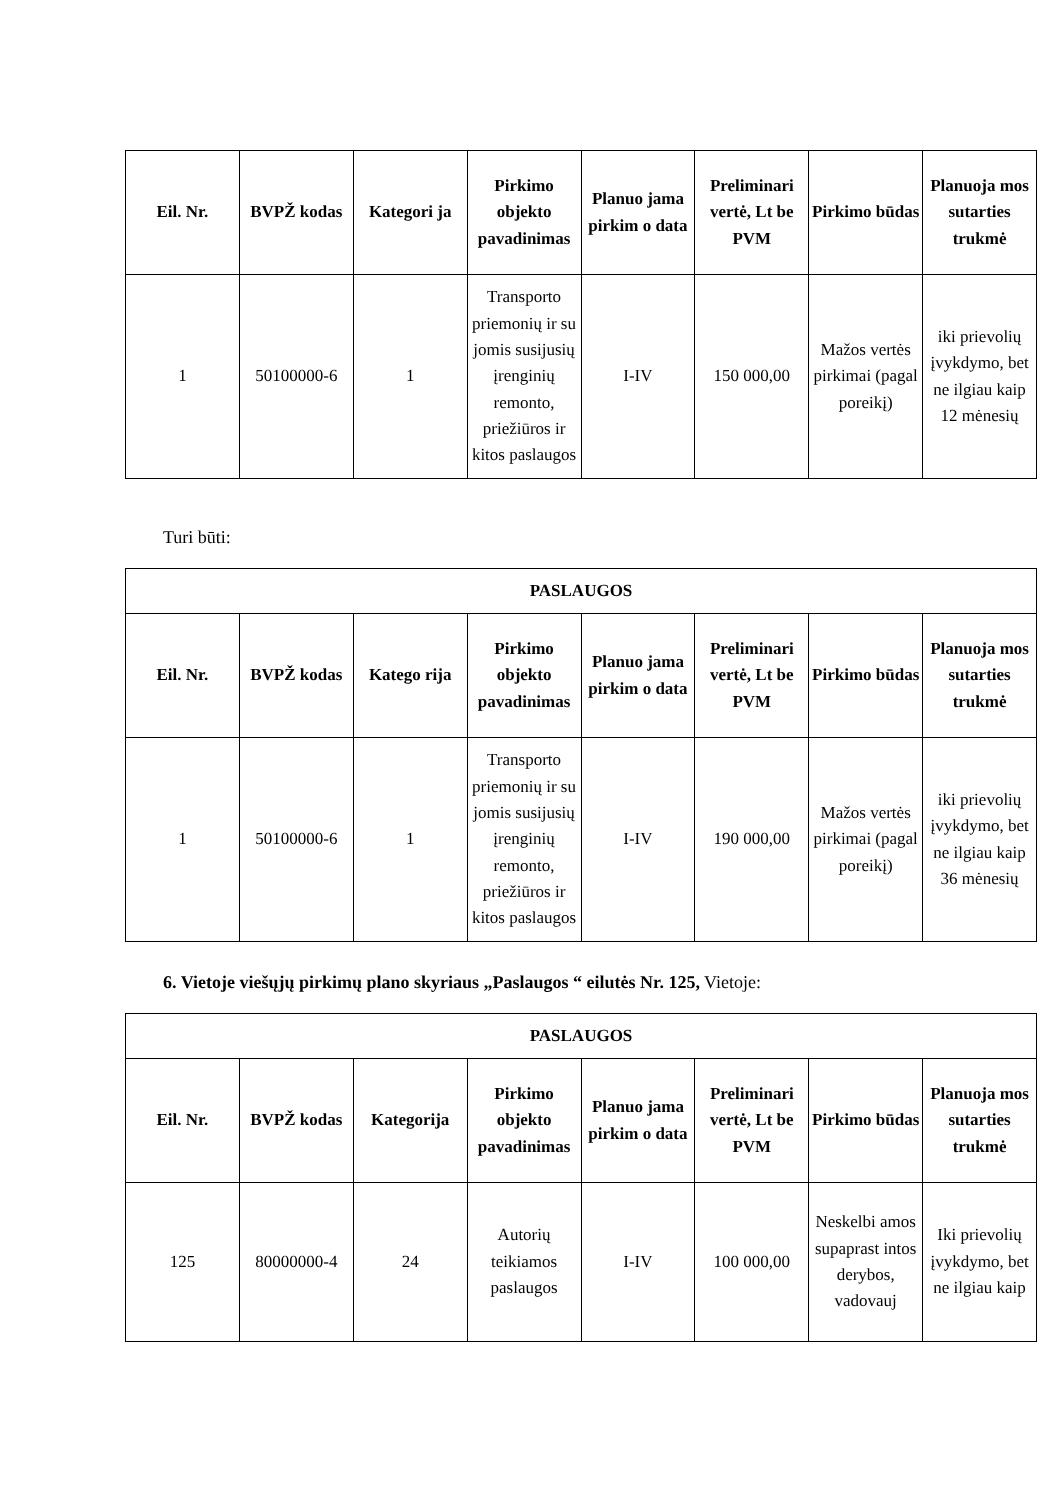| Eil. Nr. | BVPŽ kodas | Kategori ja | Pirkimo objekto pavadinimas | Planuo jama pirkim o data | Preliminari vertė, Lt be PVM | Pirkimo būdas | Planuoja mos sutarties trukmė |
| --- | --- | --- | --- | --- | --- | --- | --- |
| 1 | 50100000-6 | 1 | Transporto priemonių ir su jomis susijusių įrenginių remonto, priežiūros ir kitos paslaugos | I-IV | 150 000,00 | Mažos vertės pirkimai (pagal poreikį) | iki prievolių įvykdymo, bet ne ilgiau kaip 12 mėnesių |
Turi būti:
| PASLAUGOS | | | | | | | |
| --- | --- | --- | --- | --- | --- | --- | --- |
| Eil. Nr. | BVPŽ kodas | Katego rija | Pirkimo objekto pavadinimas | Planuo jama pirkim o data | Preliminari vertė, Lt be PVM | Pirkimo būdas | Planuoja mos sutarties trukmė |
| 1 | 50100000-6 | 1 | Transporto priemonių ir su jomis susijusių įrenginių remonto, priežiūros ir kitos paslaugos | I-IV | 190 000,00 | Mažos vertės pirkimai (pagal poreikį) | iki prievolių įvykdymo, bet ne ilgiau kaip 36 mėnesių |
6. Vietoje viešųjų pirkimų plano skyriaus „Paslaugos “ eilutės Nr. 125, Vietoje:
| PASLAUGOS | | | | | | | |
| --- | --- | --- | --- | --- | --- | --- | --- |
| Eil. Nr. | BVPŽ kodas | Kategorija | Pirkimo objekto pavadinimas | Planuo jama pirkim o data | Preliminari vertė, Lt be PVM | Pirkimo būdas | Planuoja mos sutarties trukmė |
| 125 | 80000000-4 | 24 | Autorių teikiamos paslaugos | I-IV | 100 000,00 | Neskelbi amos supaprast intos derybos, vadovauj | Iki prievolių įvykdymo, bet ne ilgiau kaip |